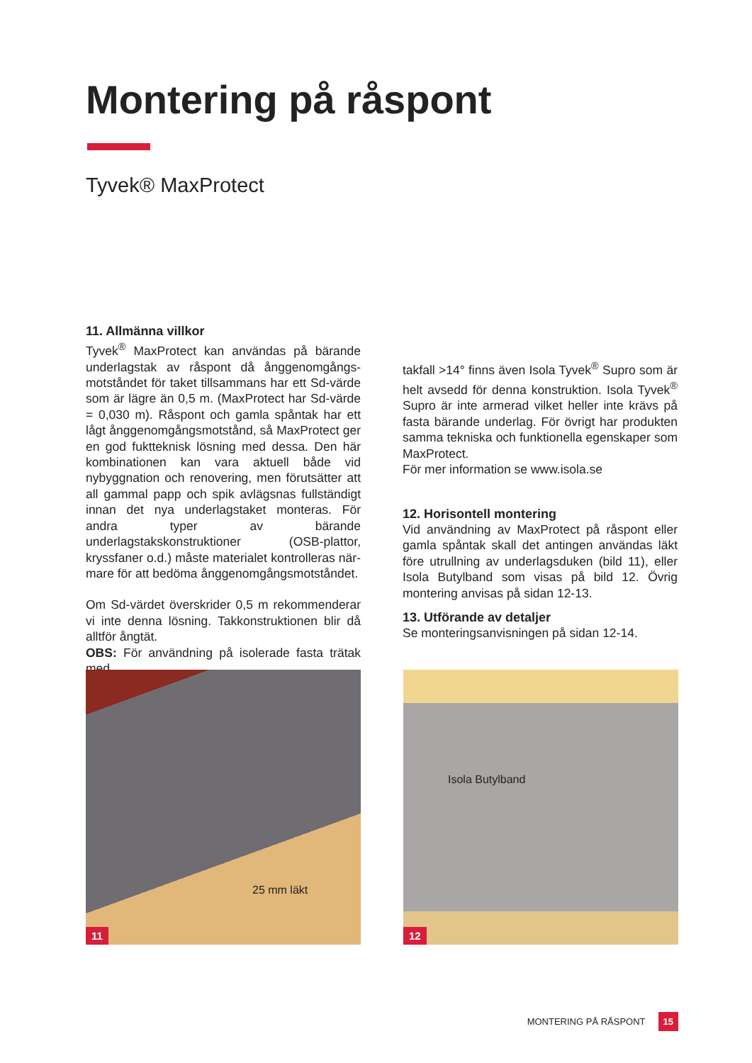Montering på råspont
Tyvek® MaxProtect
11. Allmänna villkor
Tyvek<sup>®</sup> MaxProtect kan användas på bärande underlagstak av råspont då ånggenomgångs­motståndet för taket tillsammans har ett Sd-värde som är lägre än 0,5 m. (MaxProtect har Sd-värde = 0,030 m). Råspont och gamla spåntak har ett lågt ånggenomgångsmotstånd, så MaxProtect ger en god fuktteknisk lösning med dessa. Den här kom­binationen kan vara aktuell både vid nybyggnation och renovering, men förutsätter att all gammal papp och spik avlägsnas fullständigt innan det nya underlagstaket monteras. För andra typer av bärande underlagstakskonstruktioner (OSB-plattor, kryssfaner o.d.) måste materialet kontrolleras när­mare för att bedöma ånggenomgångsmotståndet.
Om Sd-värdet överskrider 0,5 m rekommenderar vi inte denna lösning. Takkonstruktionen blir då alltför ångtät.
OBS: För användning på isolerade fasta trätak med
takfall >14° finns även Isola Tyvek<sup>®</sup> Supro som är helt avsedd för denna konstruktion. Isola Tyvek<sup>®</sup> Supro är inte armerad vilket heller inte krävs på fasta bärande underlag. För övrigt har produkten samma tekniska och funktionella egenskaper som MaxProtect.
För mer information se www.isola.se
12. Horisontell montering
Vid användning av MaxProtect på råspont eller gamla spåntak skall det antingen användas läkt före utrullning av underlagsduken (bild 11), eller Isola Butylband som visas på bild 12. Övrig montering anvisas på sidan 12-13.
13. Utförande av detaljer
Se monteringsanvisningen på sidan 12-14.
25 mm läkt
11
Isola Butylband
12
MONTERING PÅ RÅSPONT 15